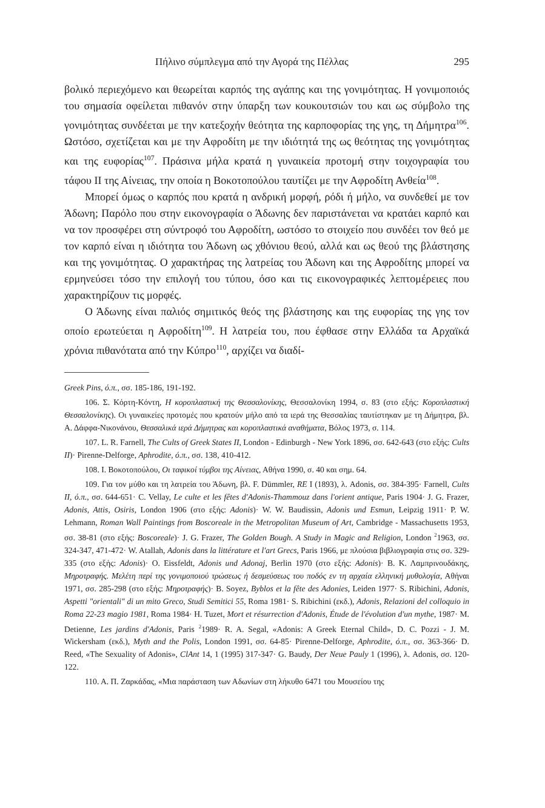Πήλινο σύμπλεγμα από την Αγορά της Πέλλας 295
βολικό περιεχόμενο και θεωρείται καρπός της αγάπης και της γονιμότητας. Η γονιμοποιός του σημασία οφείλεται πιθανόν στην ύπαρξη των κουκουτσιών του και ως σύμβολο της γονιμότητας συνδέεται με την κατεξοχήν θεότητα της καρποφορίας της γης, τη Δήμητρα<sup>106</sup>. Ωστόσο, σχετίζεται και με την Αφροδίτη με την ιδιότητά της ως θεότητας της γονιμότητας και της ευφορίας<sup>107</sup>. Πράσινα μήλα κρατά η γυναικεία προτομή στην τοιχογραφία του τάφου ΙΙ της Αίνειας, την οποία η Βοκοτοπούλου ταυτίζει με την Αφροδίτη Ανθεία<sup>108</sup>.
Μπορεί όμως ο καρπός που κρατά η ανδρική μορφή, ρόδι ή μήλο, να συνδεθεί με τον Άδωνη; Παρόλο που στην εικονογραφία ο Άδωνης δεν παριστάνεται να κρατάει καρπό και να τον προσφέρει στη σύντροφό του Αφροδίτη, ωστόσο το στοιχείο που συνδέει τον θεό με τον καρπό είναι η ιδιότητα του Άδωνη ως χθόνιου θεού, αλλά και ως θεού της βλάστησης και της γονιμότητας. Ο χαρακτήρας της λατρείας του Άδωνη και της Αφροδίτης μπορεί να ερμηνεύσει τόσο την επιλογή του τύπου, όσο και τις εικονογραφικές λεπτομέρειες που χαρακτηρίζουν τις μορφές.
Ο Άδωνης είναι παλιός σημιτικός θεός της βλάστησης και της ευφορίας της γης τον οποίο ερωτεύεται η Αφροδίτη<sup>109</sup>. Η λατρεία του, που έφθασε στην Ελλάδα τα Αρχαϊκά χρόνια πιθανότατα από την Κύπρο<sup>110</sup>, αρχίζει να διαδί-
Greek Pins, ό.π., σσ. 185-186, 191-192.
106. Σ. Κόρτη-Κόντη, Η κοροπλαστική της Θεσσαλονίκης, Θεσσαλονίκη 1994, σ. 83 (στο εξής: Κοροπλαστική Θεσσαλονίκης). Οι γυναικείες προτομές που κρατούν μήλο από τα ιερά της Θεσσαλίας ταυτίστηκαν με τη Δήμητρα, βλ. Α. Δάφφα-Νικονάνου, Θεσσαλικά ιερά Δήμητρας και κοροπλαστικά αναθήματα, Βόλος 1973, σ. 114.
107. L. R. Farnell, The Cults of Greek States II, London - Edinburgh - New York 1896, σσ. 642-643 (στο εξής: Cults II)· Pirenne-Delforge, Aphrodite, ό.π., σσ. 138, 410-412.
108. Ι. Βοκοτοπούλου, Οι ταφικοί τύμβοι της Αίνειας, Αθήνα 1990, σ. 40 και σημ. 64.
109. Για τον μύθο και τη λατρεία του Άδωνη, βλ. F. Dümmler, RE I (1893), λ. Adonis, σσ. 384-395· Farnell, Cults II, ό.π., σσ. 644-651· C. Vellay, Le culte et les fêtes d'Adonis-Thammouz dans l'orient antique, Paris 1904· J. G. Frazer, Adonis, Attis, Osiris, London 1906 (στο εξής: Adonis)· W. W. Baudissin, Adonis und Esmun, Leipzig 1911· P. W. Lehmann, Roman Wall Paintings from Boscoreale in the Metropolitan Museum of Art, Cambridge - Massachusetts 1953, σσ. 38-81 (στο εξής: Boscoreale)· J. G. Frazer, The Golden Bough. A Study in Magic and Religion, London <sup>2</sup>1963, σσ. 324-347, 471-472· W. Atallah, Adonis dans la littérature et l'art Grecs, Paris 1966, με πλούσια βιβλιογραφία στις σσ. 329-335 (στο εξής: Adonis)· O. Eissfeldt, Adonis und Adonaj, Berlin 1970 (στο εξής: Adonis)· Β. Κ. Λαμπρινουδάκης, Μηροτραφής. Μελέτη περί της γονιμοποιού τρώσεως ή δεσμεύσεως του ποδός εν τη αρχαία ελληνική μυθολογία, Αθήναι 1971, σσ. 285-298 (στο εξής: Μηροτραφής)· B. Soyez, Byblos et la fête des Adonies, Leiden 1977· S. Ribichini, Adonis, Aspetti "orientali" di un mito Greco, Studi Semitici 55, Roma 1981· S. Ribichini (εκδ.), Adonis, Relazioni del colloquio in Roma 22-23 magio 1981, Roma 1984· H. Tuzet, Mort et résurrection d'Adonis, Étude de l'évolution d'un mythe, 1987· M. Detienne, Les jardins d'Adonis, Paris <sup>2</sup>1989· R. A. Segal, «Adonis: A Greek Eternal Child», D. C. Pozzi - J. M. Wickersham (εκδ.), Myth and the Polis, London 1991, σσ. 64-85· Pirenne-Delforge, Aphrodite, ό.π., σσ. 363-366· D. Reed, «The Sexuality of Adonis», ClAnt 14, 1 (1995) 317-347· G. Baudy, Der Neue Pauly 1 (1996), λ. Adonis, σσ. 120-122.
110. Α. Π. Ζαρκάδας, «Μια παράσταση των Αδωνίων στη λήκυθο 6471 του Μουσείου της